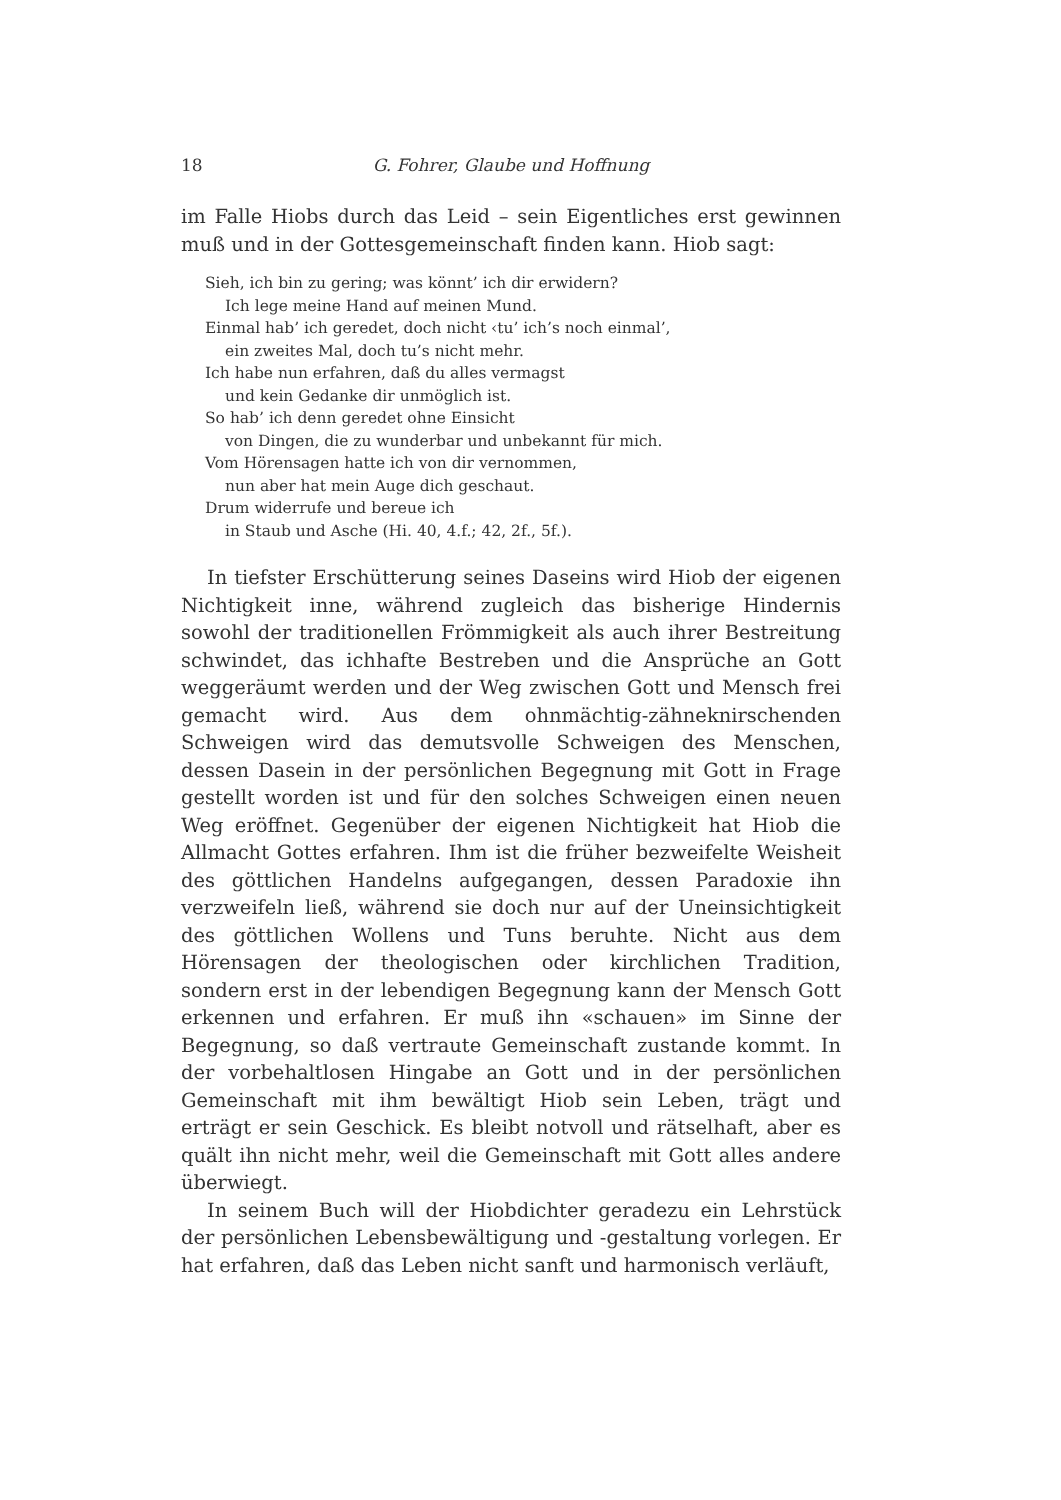18 G. Fohrer, Glaube und Hoffnung
im Falle Hiobs durch das Leid – sein Eigentliches erst gewinnen muß und in der Gottesgemeinschaft finden kann. Hiob sagt:
Sieh, ich bin zu gering; was könnt’ ich dir erwidern?
Ich lege meine Hand auf meinen Mund.
Einmal hab’ ich geredet, doch nicht ‹tu’ ich’s noch einmal’,
ein zweites Mal, doch tu’s nicht mehr.
Ich habe nun erfahren, daß du alles vermagst
und kein Gedanke dir unmöglich ist.
So hab’ ich denn geredet ohne Einsicht
von Dingen, die zu wunderbar und unbekannt für mich.
Vom Hörensagen hatte ich von dir vernommen,
nun aber hat mein Auge dich geschaut.
Drum widerrufe und bereue ich
in Staub und Asche (Hi. 40, 4.f.; 42, 2f., 5f.).
In tiefster Erschütterung seines Daseins wird Hiob der eigenen Nichtigkeit inne, während zugleich das bisherige Hindernis sowohl der traditionellen Frömmigkeit als auch ihrer Bestreitung schwindet, das ichhafte Bestreben und die Ansprüche an Gott weggeräumt werden und der Weg zwischen Gott und Mensch frei gemacht wird. Aus dem ohnmächtig-zähneknirschenden Schweigen wird das demutsvolle Schweigen des Menschen, dessen Dasein in der persönlichen Begegnung mit Gott in Frage gestellt worden ist und für den solches Schweigen einen neuen Weg eröffnet. Gegenüber der eigenen Nichtigkeit hat Hiob die Allmacht Gottes erfahren. Ihm ist die früher bezweifelte Weisheit des göttlichen Handelns aufgegangen, dessen Paradoxie ihn verzweifeln ließ, während sie doch nur auf der Uneinsichtigkeit des göttlichen Wollens und Tuns beruhte. Nicht aus dem Hörensagen der theologischen oder kirchlichen Tradition, sondern erst in der lebendigen Begegnung kann der Mensch Gott erkennen und erfahren. Er muß ihn «schauen» im Sinne der Begegnung, so daß vertraute Gemeinschaft zustande kommt. In der vorbehaltlosen Hingabe an Gott und in der persönlichen Gemeinschaft mit ihm bewältigt Hiob sein Leben, trägt und erträgt er sein Geschick. Es bleibt notvoll und rätselhaft, aber es quält ihn nicht mehr, weil die Gemeinschaft mit Gott alles andere überwiegt.
In seinem Buch will der Hiobdichter geradezu ein Lehrstück der persönlichen Lebensbewältigung und -gestaltung vorlegen. Er hat erfahren, daß das Leben nicht sanft und harmonisch verläuft,